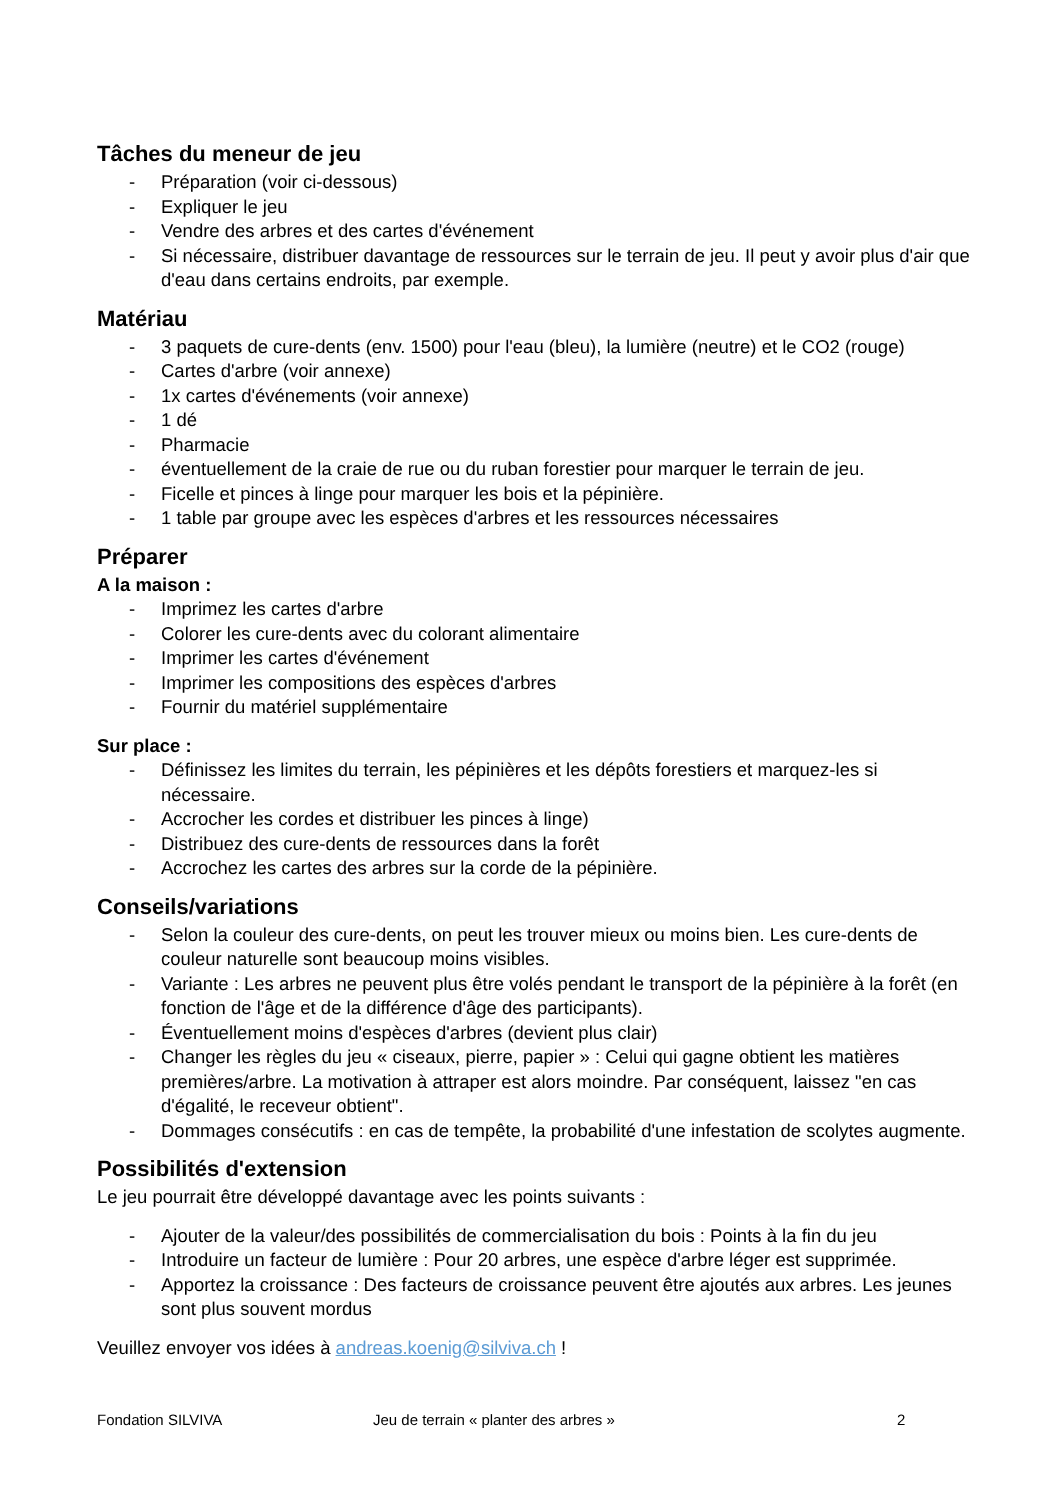Tâches du meneur de jeu
- Préparation (voir ci-dessous)
- Expliquer le jeu
- Vendre des arbres et des cartes d'événement
- Si nécessaire, distribuer davantage de ressources sur le terrain de jeu. Il peut y avoir plus d'air que d'eau dans certains endroits, par exemple.
Matériau
- 3 paquets de cure-dents (env. 1500) pour l'eau (bleu), la lumière (neutre) et le CO2 (rouge)
- Cartes d'arbre (voir annexe)
- 1x cartes d'événements (voir annexe)
- 1 dé
- Pharmacie
- éventuellement de la craie de rue ou du ruban forestier pour marquer le terrain de jeu.
- Ficelle et pinces à linge pour marquer les bois et la pépinière.
- 1 table par groupe avec les espèces d'arbres et les ressources nécessaires
Préparer
A la maison :
- Imprimez les cartes d'arbre
- Colorer les cure-dents avec du colorant alimentaire
- Imprimer les cartes d'événement
- Imprimer les compositions des espèces d'arbres
- Fournir du matériel supplémentaire
Sur place :
- Définissez les limites du terrain, les pépinières et les dépôts forestiers et marquez-les si nécessaire.
- Accrocher les cordes et distribuer les pinces à linge)
- Distribuez des cure-dents de ressources dans la forêt
- Accrochez les cartes des arbres sur la corde de la pépinière.
Conseils/variations
- Selon la couleur des cure-dents, on peut les trouver mieux ou moins bien. Les cure-dents de couleur naturelle sont beaucoup moins visibles.
- Variante : Les arbres ne peuvent plus être volés pendant le transport de la pépinière à la forêt (en fonction de l'âge et de la différence d'âge des participants).
- Éventuellement moins d'espèces d'arbres (devient plus clair)
- Changer les règles du jeu « ciseaux, pierre, papier » : Celui qui gagne obtient les matières premières/arbre. La motivation à attraper est alors moindre. Par conséquent, laissez "en cas d'égalité, le receveur obtient".
- Dommages consécutifs : en cas de tempête, la probabilité d'une infestation de scolytes augmente.
Possibilités d'extension
Le jeu pourrait être développé davantage avec les points suivants :
- Ajouter de la valeur/des possibilités de commercialisation du bois : Points à la fin du jeu
- Introduire un facteur de lumière : Pour 20 arbres, une espèce d'arbre léger est supprimée.
- Apportez la croissance : Des facteurs de croissance peuvent être ajoutés aux arbres. Les jeunes sont plus souvent mordus
Veuillez envoyer vos idées à andreas.koenig@silviva.ch !
Fondation SILVIVA Jeu de terrain « planter des arbres » 2